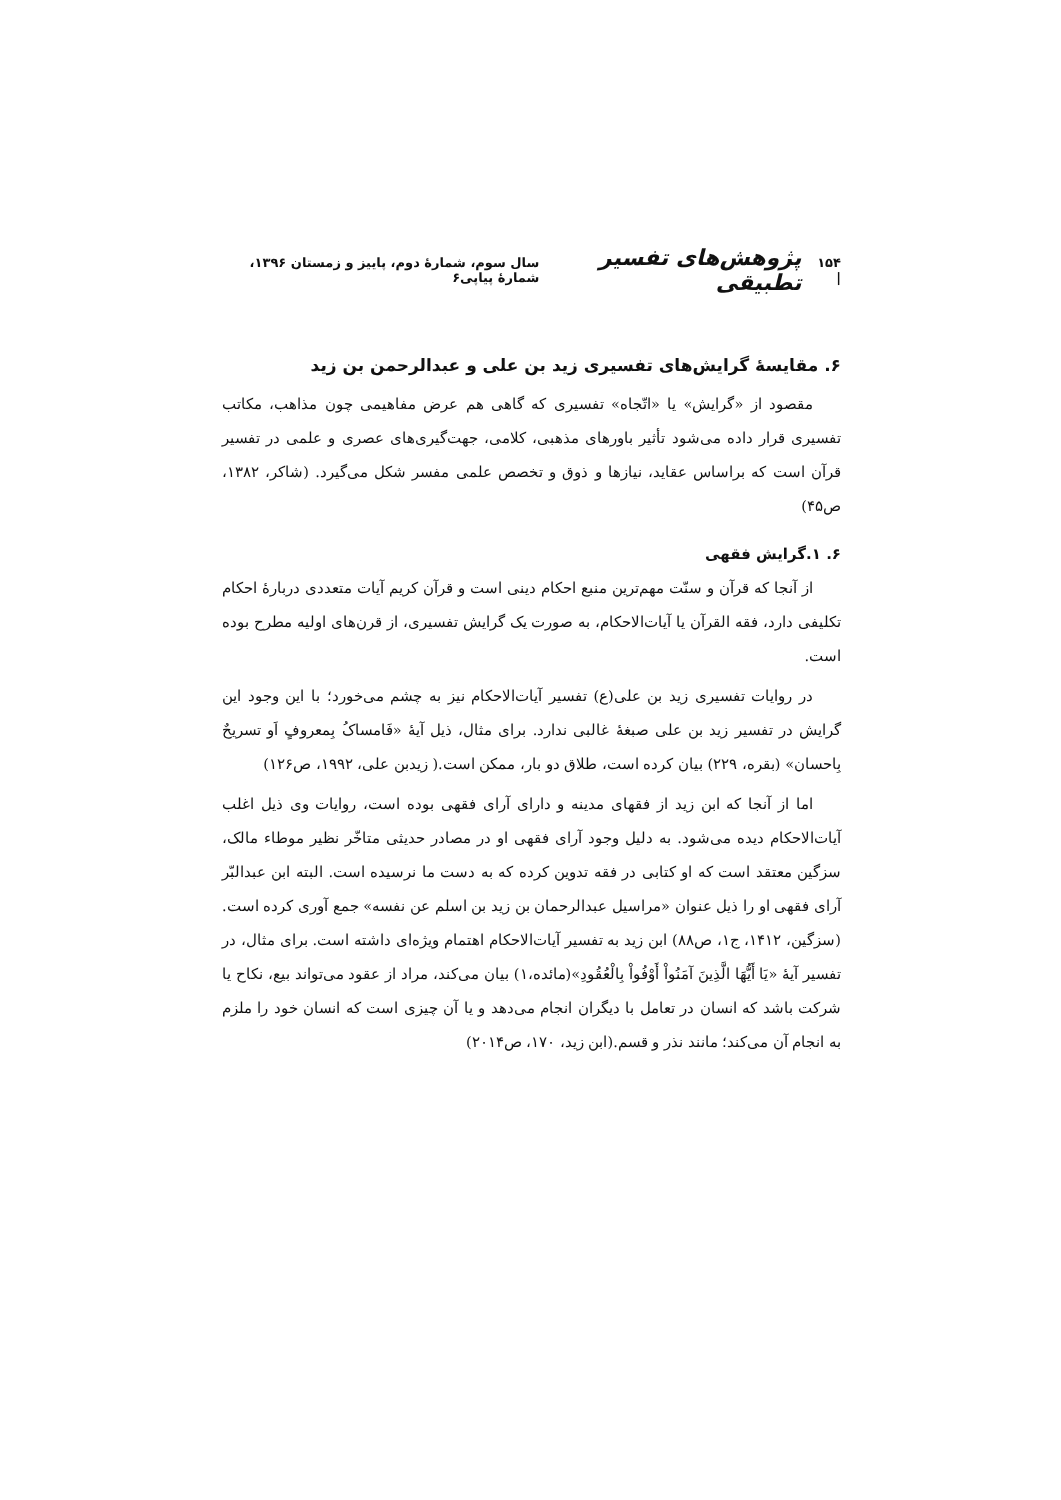۱۵۴ | پژوهش‌های تفسیر تطبیقی سال سوم، شمارۀ دوم، پاییز و زمستان ۱۳۹۶، شمارۀ پیاپی۶
۶. مقایسۀ گرایش‌های تفسیری زید بن علی و عبدالرحمن بن زید
مقصود از «گرایش» یا «اتّجاه» تفسیری که گاهی هم عرض مفاهیمی چون مذاهب، مکاتب تفسیری قرار داده می‌شود تأثیر باورهای مذهبی، کلامی، جهت‌گیری‌های عصری و علمی در تفسیر قرآن است که براساس عقاید، نیازها و ذوق و تخصص علمی مفسر شکل می‌گیرد. (شاکر، ۱۳۸۲، ص۴۵)
۶. ۱.گرایش فقهی
از آنجا که قرآن و سنّت مهم‌ترین منبع احکام دینی است و قرآن کریم آیات متعددی دربارۀ احکام تکلیفی دارد، فقه القرآن یا آیات‌الاحکام، به صورت یک گرایش تفسیری، از قرن‌های اولیه مطرح بوده است.
در روایات تفسیری زید بن علی(ع) تفسیر آیات‌الاحکام نیز به چشم می‌خورد؛ با این وجود این گرایش در تفسیر زید بن علی صبغۀ غالبی ندارد. برای مثال، ذیل آیۀ «فَامساکُ بِمعروفٍ اَو تسریحٌ بِاحسان» (بقره، ۲۲۹) بیان کرده است، طلاق دو بار، ممکن است.( زیدبن علی، ۱۹۹۲، ص۱۲۶)
اما از آنجا که ابن زید از فقهای مدینه و دارای آرای فقهی بوده است، روایات وی ذیل اغلب آیات‌الاحکام دیده می‌شود. به دلیل وجود آرای فقهی او در مصادر حدیثی متاخّر نظیر موطاء مالک، سزگین معتقد است که او کتابی در فقه تدوین کرده که به دست ما نرسیده است. البته ابن عبدالبّر آرای فقهی او را ذیل عنوان «مراسیل عبدالرحمان بن زید بن اسلم عن نفسه» جمع آوری کرده است.(سزگین، ۱۴۱۲، ج۱، ص۸۸) ابن زید به تفسیر آیات‌الاحکام اهتمام ویژه‌ای داشته است. برای مثال، در تفسیر آیۀ «یَا أَیُّهَا الَّذِینَ آمَنُواْ أَوْفُواْ بِالْعُقُودِ»(مائده،۱) بیان می‌کند، مراد از عقود می‌تواند بیع، نکاح یا شرکت باشد که انسان در تعامل با دیگران انجام می‌دهد و یا آن چیزی است که انسان خود را ملزم به انجام آن می‌کند؛ مانند نذر و قسم.(ابن زید، ۱۷۰، ص۲۰۱۴)